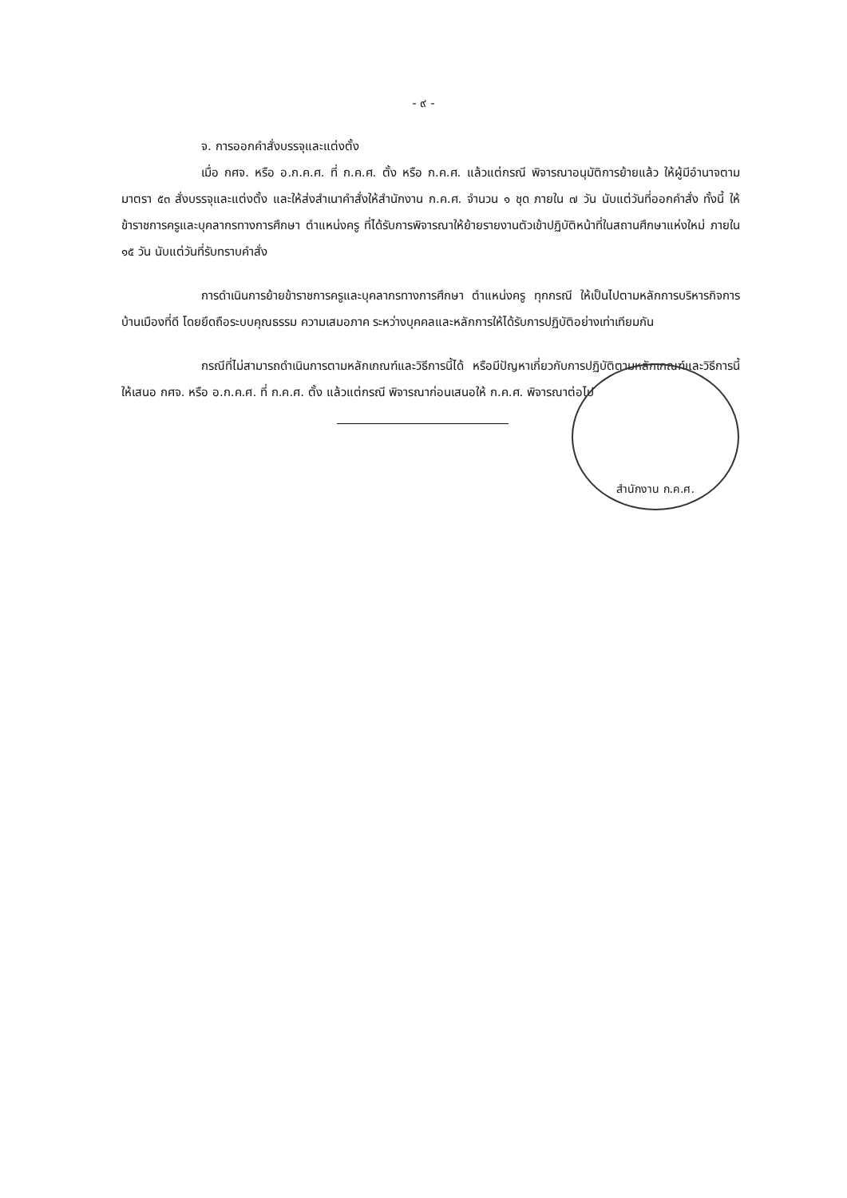- ๙ -
จ. การออกคำสั่งบรรจุและแต่งตั้ง
เมื่อ กศจ. หรือ อ.ก.ค.ศ. ที่ ก.ค.ศ. ตั้ง หรือ ก.ค.ศ. แล้วแต่กรณี พิจารณาอนุมัติการย้ายแล้ว ให้ผู้มีอำนาจตามมาตรา ๕๓ สั่งบรรจุและแต่งตั้ง และให้ส่งสำเนาคำสั่งให้สำนักงาน ก.ค.ศ. จำนวน ๑ ชุด ภายใน ๗ วัน นับแต่วันที่ออกคำสั่ง ทั้งนี้ ให้ข้าราชการครูและบุคลากรทางการศึกษา ตำแหน่งครู ที่ได้รับการพิจารณาให้ย้ายรายงานตัวเข้าปฏิบัติหน้าที่ในสถานศึกษาแห่งใหม่ ภายใน ๑๕ วัน นับแต่วันที่รับทราบคำสั่ง
การดำเนินการย้ายข้าราชการครูและบุคลากรทางการศึกษา ตำแหน่งครู ทุกกรณี ให้เป็นไปตามหลักการบริหารกิจการบ้านเมืองที่ดี โดยยึดถือระบบคุณธรรม ความเสมอภาค ระหว่างบุคคลและหลักการให้ได้รับการปฏิบัติอย่างเท่าเทียมกัน
กรณีที่ไม่สามารถดำเนินการตามหลักเกณฑ์และวิธีการนี้ได้ หรือมีปัญหาเกี่ยวกับการปฏิบัติตามหลักเกณฑ์และวิธีการนี้ ให้เสนอ กศจ. หรือ อ.ก.ค.ศ. ที่ ก.ค.ศ. ตั้ง แล้วแต่กรณี พิจารณาก่อนเสนอให้ ก.ค.ศ. พิจารณาต่อไป
สำนักงาน ก.ค.ศ.